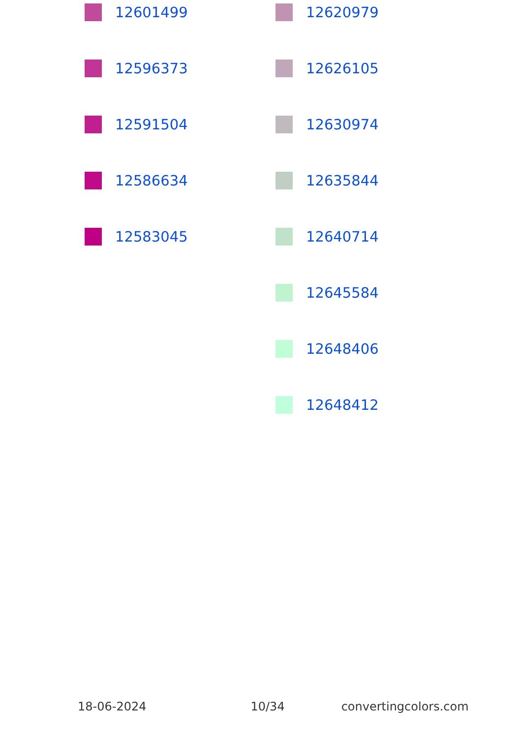12601499
12596373
12591504
12586634
12583045
12620979
12626105
12630974
12635844
12640714
12645584
12648406
12648412
18-06-2024 10/34 convertingcolors.com